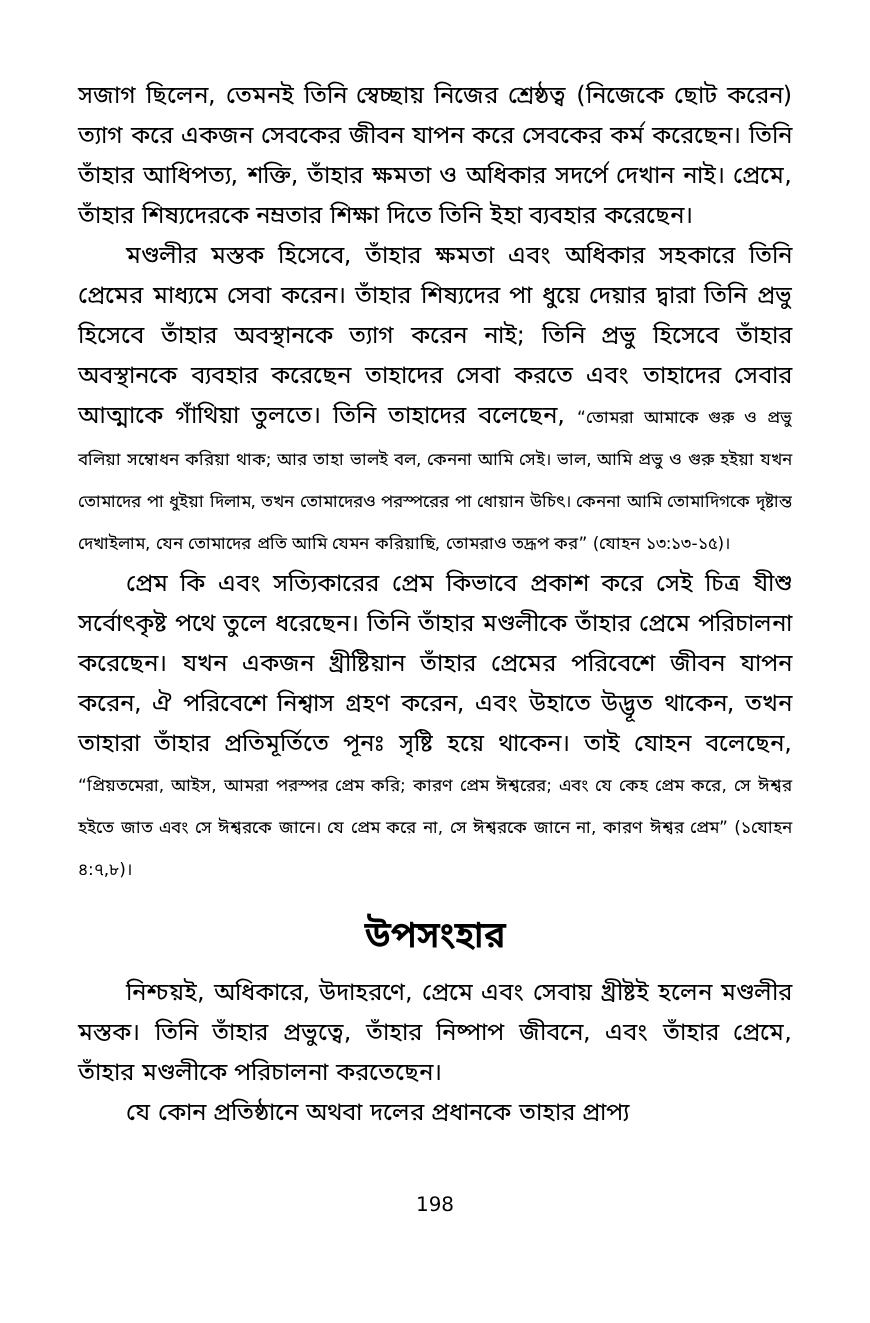সজাগ ছিলেন, তেমনই তিনি স্বেচ্ছায় নিজের শ্রেষ্ঠত্ব (নিজেকে ছোট করেন) ত্যাগ করে একজন সেবকের জীবন যাপন করে সেবকের কর্ম করেছেন। তিনি তাঁহার আধিপত্য, শক্তি, তাঁহার ক্ষমতা ও অধিকার সদর্পে দেখান নাই। প্রেমে, তাঁহার শিষ্যদেরকে নম্রতার শিক্ষা দিতে তিনি ইহা ব্যবহার করেছেন।
মণ্ডলীর মস্তক হিসেবে, তাঁহার ক্ষমতা এবং অধিকার সহকারে তিনি প্রেমের মাধ্যমে সেবা করেন। তাঁহার শিষ্যদের পা ধুয়ে দেয়ার দ্বারা তিনি প্রভু হিসেবে তাঁহার অবস্থানকে ত্যাগ করেন নাই; তিনি প্রভু হিসেবে তাঁহার অবস্থানকে ব্যবহার করেছেন তাহাদের সেবা করতে এবং তাহাদের সেবার আত্মাকে গাঁথিয়া তুলতে। তিনি তাহাদের বলেছেন, “তোমরা আমাকে গুরু ও প্রভু বলিয়া সম্বোধন করিয়া থাক; আর তাহা ভালই বল, কেননা আমি সেই। ভাল, আমি প্রভু ও গুরু হইয়া যখন তোমাদের পা ধুইয়া দিলাম, তখন তোমাদেরও পরস্পরের পা ধোয়ান উচিৎ। কেননা আমি তোমাদিগকে দৃষ্টান্ত দেখাইলাম, যেন তোমাদের প্রতি আমি যেমন করিয়াছি, তোমরাও তদ্রূপ কর” (যোহন ১৩:১৩-১৫)।
প্রেম কি এবং সত্যিকারের প্রেম কিভাবে প্রকাশ করে সেই চিত্র যীশু সর্বোৎকৃষ্ট পথে তুলে ধরেছেন। তিনি তাঁহার মণ্ডলীকে তাঁহার প্রেমে পরিচালনা করেছেন। যখন একজন খ্রীষ্টিয়ান তাঁহার প্রেমের পরিবেশে জীবন যাপন করেন, ঐ পরিবেশে নিশ্বাস গ্রহণ করেন, এবং উহাতে উদ্ভূত থাকেন, তখন তাহারা তাঁহার প্রতিমূর্তিতে পূনঃ সৃষ্টি হয়ে থাকেন। তাই যোহন বলেছেন, “প্রিয়তমেরা, আইস, আমরা পরস্পর প্রেম করি; কারণ প্রেম ঈশ্বরের; এবং যে কেহ প্রেম করে, সে ঈশ্বর হইতে জাত এবং সে ঈশ্বরকে জানে। যে প্রেম করে না, সে ঈশ্বরকে জানে না, কারণ ঈশ্বর প্রেম” (১যোহন ৪:৭,৮)।
উপসংহার
নিশ্চয়ই, অধিকারে, উদাহরণে, প্রেমে এবং সেবায় খ্রীষ্টই হলেন মণ্ডলীর মস্তক। তিনি তাঁহার প্রভুত্বে, তাঁহার নিষ্পাপ জীবনে, এবং তাঁহার প্রেমে, তাঁহার মণ্ডলীকে পরিচালনা করতেছেন।
যে কোন প্রতিষ্ঠানে অথবা দলের প্রধানকে তাহার প্রাপ্য
198